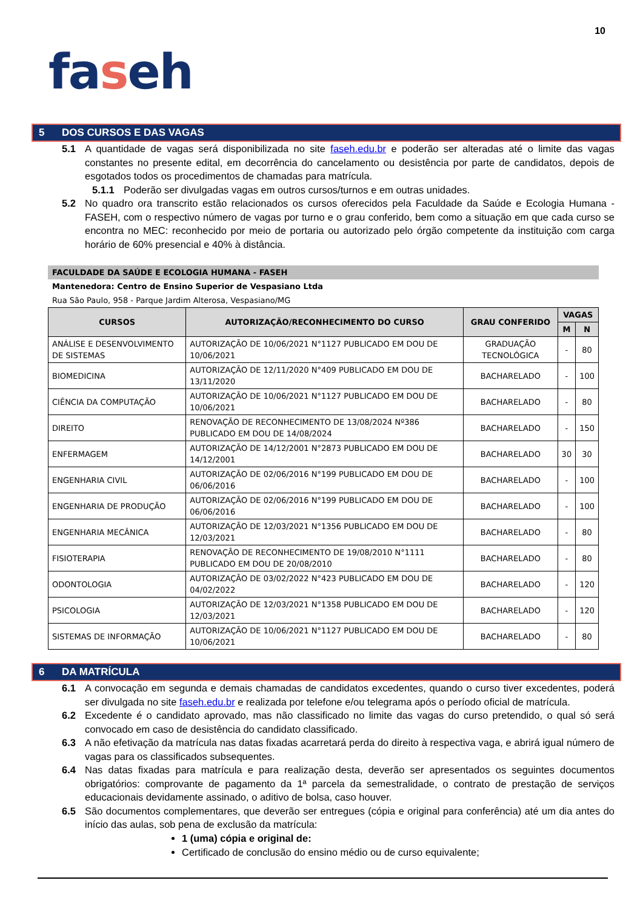10
faseh
5 DOS CURSOS E DAS VAGAS
5.1 A quantidade de vagas será disponibilizada no site faseh.edu.br e poderão ser alteradas até o limite das vagas constantes no presente edital, em decorrência do cancelamento ou desistência por parte de candidatos, depois de esgotados todos os procedimentos de chamadas para matrícula.
5.1.1 Poderão ser divulgadas vagas em outros cursos/turnos e em outras unidades.
5.2 No quadro ora transcrito estão relacionados os cursos oferecidos pela Faculdade da Saúde e Ecologia Humana - FASEH, com o respectivo número de vagas por turno e o grau conferido, bem como a situação em que cada curso se encontra no MEC: reconhecido por meio de portaria ou autorizado pelo órgão competente da instituição com carga horário de 60% presencial e 40% à distância.
FACULDADE DA SAÚDE E ECOLOGIA HUMANA - FASEH
Mantenedora: Centro de Ensino Superior de Vespasiano Ltda
Rua São Paulo, 958 - Parque Jardim Alterosa, Vespasiano/MG
| CURSOS | AUTORIZAÇÃO/RECONHECIMENTO DO CURSO | GRAU CONFERIDO | VAGAS | |
| --- | --- | --- | --- | --- |
| | | | M | N |
| ANÁLISE E DESENVOLVIMENTO DE SISTEMAS | AUTORIZAÇÃO DE 10/06/2021 N°1127 PUBLICADO EM DOU DE 10/06/2021 | GRADUAÇÃO TECNOLÓGICA | - | 80 |
| BIOMEDICINA | AUTORIZAÇÃO DE 12/11/2020 N°409 PUBLICADO EM DOU DE 13/11/2020 | BACHARELADO | - | 100 |
| CIÊNCIA DA COMPUTAÇÃO | AUTORIZAÇÃO DE 10/06/2021 N°1127 PUBLICADO EM DOU DE 10/06/2021 | BACHARELADO | - | 80 |
| DIREITO | RENOVAÇÃO DE RECONHECIMENTO DE 13/08/2024 Nº386 PUBLICADO EM DOU DE 14/08/2024 | BACHARELADO | - | 150 |
| ENFERMAGEM | AUTORIZAÇÃO DE 14/12/2001 N°2873 PUBLICADO EM DOU DE 14/12/2001 | BACHARELADO | 30 | 30 |
| ENGENHARIA CIVIL | AUTORIZAÇÃO DE 02/06/2016 N°199 PUBLICADO EM DOU DE 06/06/2016 | BACHARELADO | - | 100 |
| ENGENHARIA DE PRODUÇÃO | AUTORIZAÇÃO DE 02/06/2016 N°199 PUBLICADO EM DOU DE 06/06/2016 | BACHARELADO | - | 100 |
| ENGENHARIA MECÂNICA | AUTORIZAÇÃO DE 12/03/2021 N°1356 PUBLICADO EM DOU DE 12/03/2021 | BACHARELADO | - | 80 |
| FISIOTERAPIA | RENOVAÇÃO DE RECONHECIMENTO DE 19/08/2010 N°1111 PUBLICADO EM DOU DE 20/08/2010 | BACHARELADO | - | 80 |
| ODONTOLOGIA | AUTORIZAÇÃO DE 03/02/2022 N°423 PUBLICADO EM DOU DE 04/02/2022 | BACHARELADO | - | 120 |
| PSICOLOGIA | AUTORIZAÇÃO DE 12/03/2021 N°1358 PUBLICADO EM DOU DE 12/03/2021 | BACHARELADO | - | 120 |
| SISTEMAS DE INFORMAÇÃO | AUTORIZAÇÃO DE 10/06/2021 N°1127 PUBLICADO EM DOU DE 10/06/2021 | BACHARELADO | - | 80 |
6 DA MATRÍCULA
6.1 A convocação em segunda e demais chamadas de candidatos excedentes, quando o curso tiver excedentes, poderá ser divulgada no site faseh.edu.br e realizada por telefone e/ou telegrama após o período oficial de matrícula.
6.2 Excedente é o candidato aprovado, mas não classificado no limite das vagas do curso pretendido, o qual só será convocado em caso de desistência do candidato classificado.
6.3 A não efetivação da matrícula nas datas fixadas acarretará perda do direito à respectiva vaga, e abrirá igual número de vagas para os classificados subsequentes.
6.4 Nas datas fixadas para matrícula e para realização desta, deverão ser apresentados os seguintes documentos obrigatórios: comprovante de pagamento da 1ª parcela da semestralidade, o contrato de prestação de serviços educacionais devidamente assinado, o aditivo de bolsa, caso houver.
6.5 São documentos complementares, que deverão ser entregues (cópia e original para conferência) até um dia antes do início das aulas, sob pena de exclusão da matrícula:
1 (uma) cópia e original de:
Certificado de conclusão do ensino médio ou de curso equivalente;